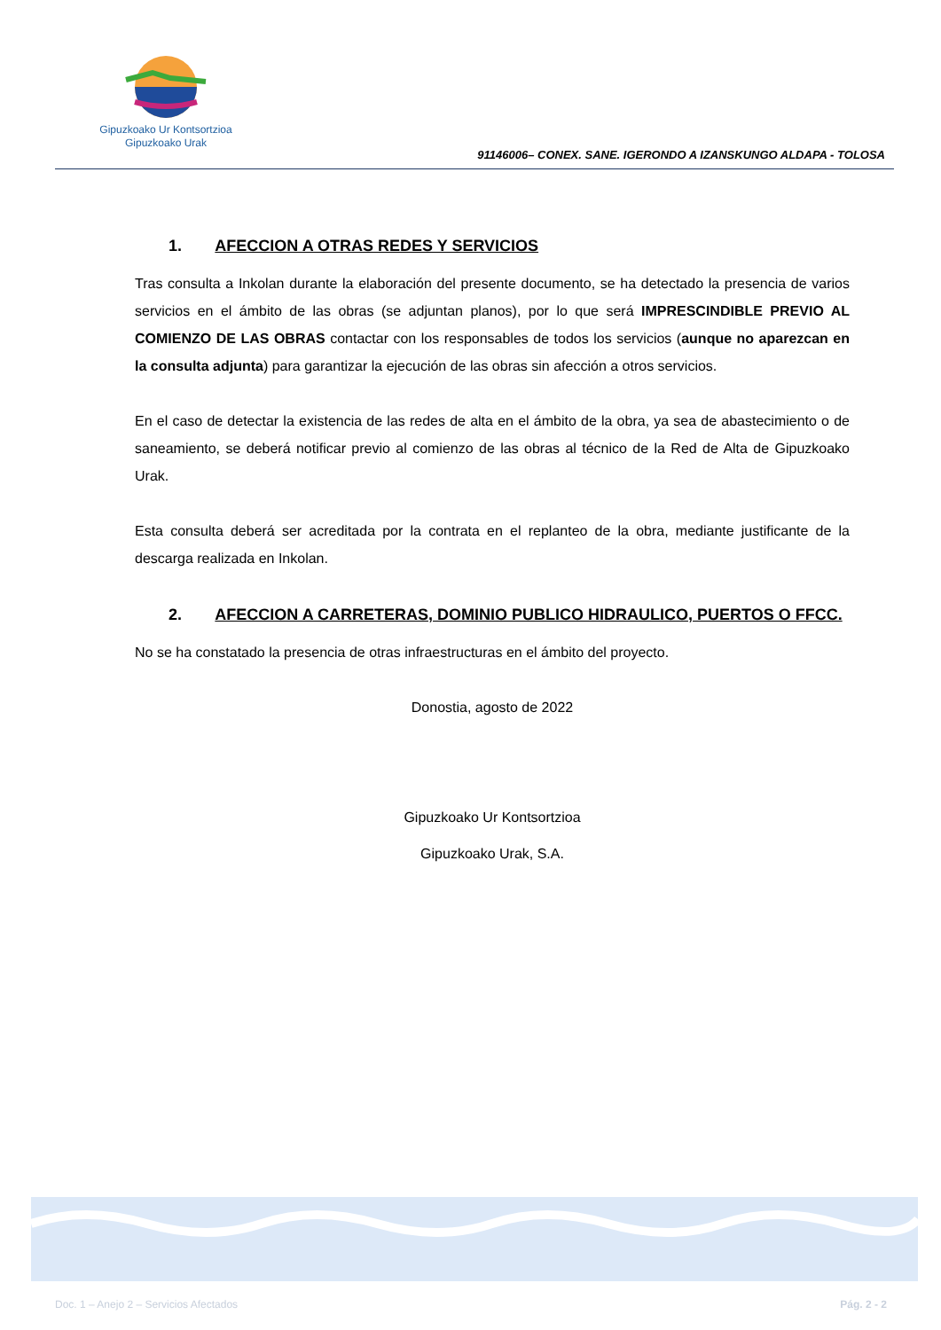Gipuzkoako Ur Kontsortzioa
Gipuzkoako Urak
91146006– CONEX. SANE. IGERONDO A IZANSKUNGO ALDAPA - TOLOSA
1. AFECCION A OTRAS REDES Y SERVICIOS
Tras consulta a Inkolan durante la elaboración del presente documento, se ha detectado la presencia de varios servicios en el ámbito de las obras (se adjuntan planos), por lo que será IMPRESCINDIBLE PREVIO AL COMIENZO DE LAS OBRAS contactar con los responsables de todos los servicios (aunque no aparezcan en la consulta adjunta) para garantizar la ejecución de las obras sin afección a otros servicios.
En el caso de detectar la existencia de las redes de alta en el ámbito de la obra, ya sea de abastecimiento o de saneamiento, se deberá notificar previo al comienzo de las obras al técnico de la Red de Alta de Gipuzkoako Urak.
Esta consulta deberá ser acreditada por la contrata en el replanteo de la obra, mediante justificante de la descarga realizada en Inkolan.
2. AFECCION A CARRETERAS, DOMINIO PUBLICO HIDRAULICO, PUERTOS O FFCC.
No se ha constatado la presencia de otras infraestructuras en el ámbito del proyecto.
Donostia, agosto de 2022
Gipuzkoako Ur Kontsortzioa
Gipuzkoako Urak, S.A.
Doc. 1 – Anejo 2 – Servicios Afectados Pág. 2 - 2